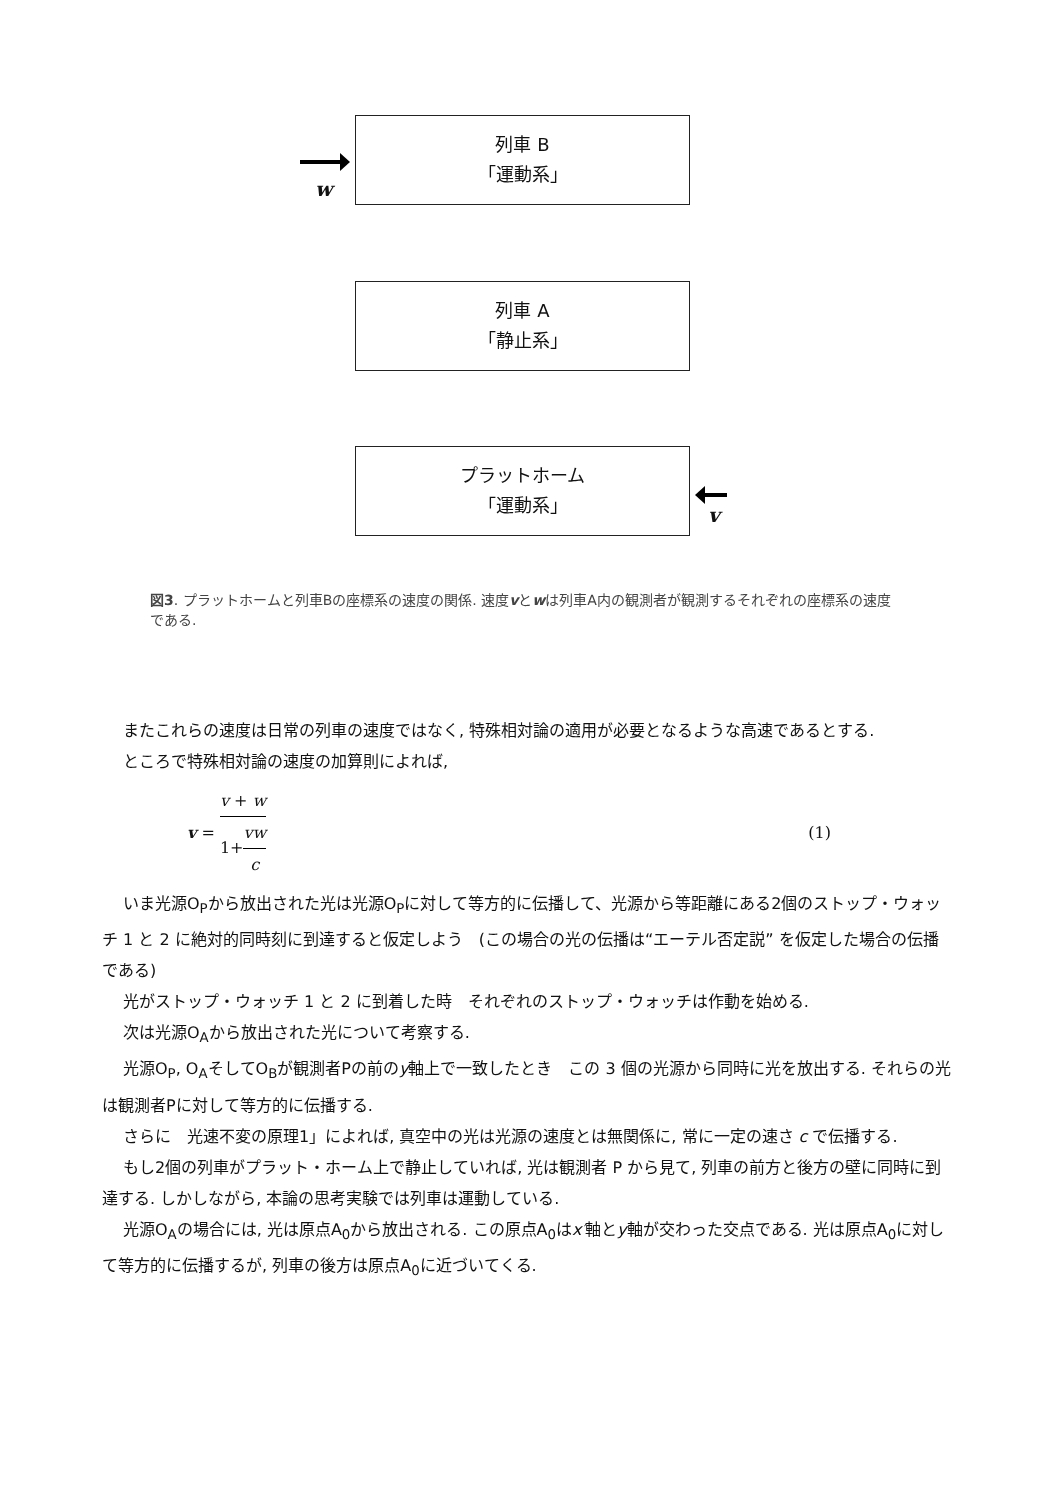w
列車 B
「運動系」
列車 A
「静止系」
プラットホーム
「運動系」
v
図3. プラットホームと列車Bの座標系の速度の関係. 速度vとwは列車A内の観測者が観測するそれぞれの座標系の速度である.
またこれらの速度は日常の列車の速度ではなく, 特殊相対論の適用が必要となるような高速であるとする.
ところで特殊相対論の速度の加算則によれば,
v = v + w 1+vw c (1)
いま光源O<sub>P</sub>から放出された光は光源O<sub>P</sub>に対して等方的に伝播して、光源から等距離にある2個のストップ・ウォッチ 1 と 2 に絶対的同時刻に到達すると仮定しよう　(この場合の光の伝播は“エーテル否定説” を仮定した場合の伝播である)
光がストップ・ウォッチ 1 と 2 に到着した時　それぞれのストップ・ウォッチは作動を始める.
次は光源O<sub>A</sub>から放出された光について考察する.
光源O<sub>P</sub>, O<sub>A</sub>そしてO<sub>B</sub>が観測者Pの前のy軸上で一致したとき　この 3 個の光源から同時に光を放出する. それらの光は観測者Pに対して等方的に伝播する.
さらに　光速不変の原理1」によれば, 真空中の光は光源の速度とは無関係に, 常に一定の速さ c で伝播する.
もし2個の列車がプラット・ホーム上で静止していれば, 光は観測者 P から見て, 列車の前方と後方の壁に同時に到達する. しかしながら, 本論の思考実験では列車は運動している.
光源O<sub>A</sub>の場合には, 光は原点A<sub>0</sub>から放出される. この原点A<sub>0</sub>はx′軸とy軸が交わった交点である. 光は原点A<sub>0</sub>に対して等方的に伝播するが, 列車の後方は原点A<sub>0</sub>に近づいてくる.